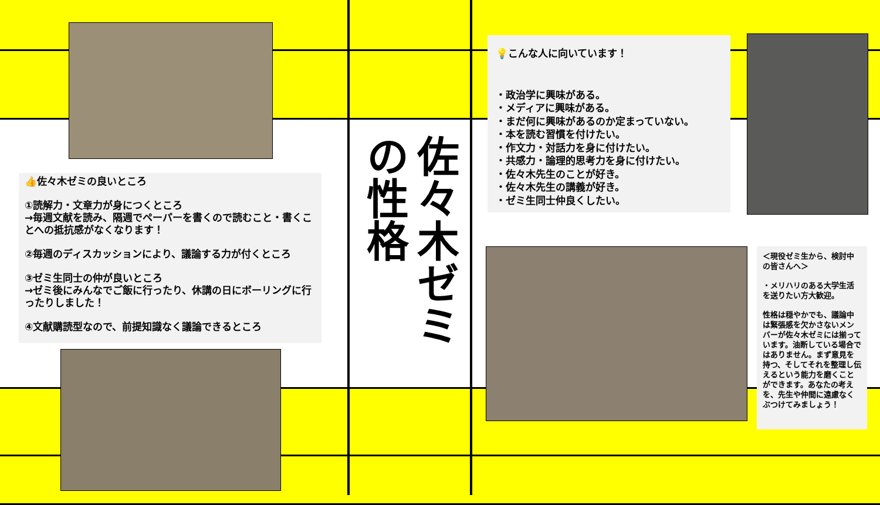👍佐々木ゼミの良いところ
①読解力・文章力が身につくところ
→毎週文献を読み、隔週でペーパーを書くので読むこと・書くことへの抵抗感がなくなります！
②毎週のディスカッションにより、議論する力が付くところ
③ゼミ生同士の仲が良いところ
→ゼミ後にみんなでご飯に行ったり、休講の日にボーリングに行ったりしました！
④文献購読型なので、前提知識なく議論できるところ
佐々木ゼミ
の性格
💡こんな人に向いています！
・政治学に興味がある。
・メディアに興味がある。
・まだ何に興味があるのか定まっていない。
・本を読む習慣を付けたい。
・作文力・対話力を身に付けたい。
・共感力・論理的思考力を身に付けたい。
・佐々木先生のことが好き。
・佐々木先生の講義が好き。
・ゼミ生同士仲良くしたい。
＜現役ゼミ生から、検討中の皆さんへ＞
・メリハリのある大学生活を送りたい方大歓迎。
性格は穏やかでも、議論中は緊張感を欠かさないメンバーが佐々木ゼミには揃っています。油断している場合ではありません。まず意見を持つ、そしてそれを整理し伝えるという能力を磨くことができます。あなたの考えを、先生や仲間に遠慮なくぶつけてみましょう！